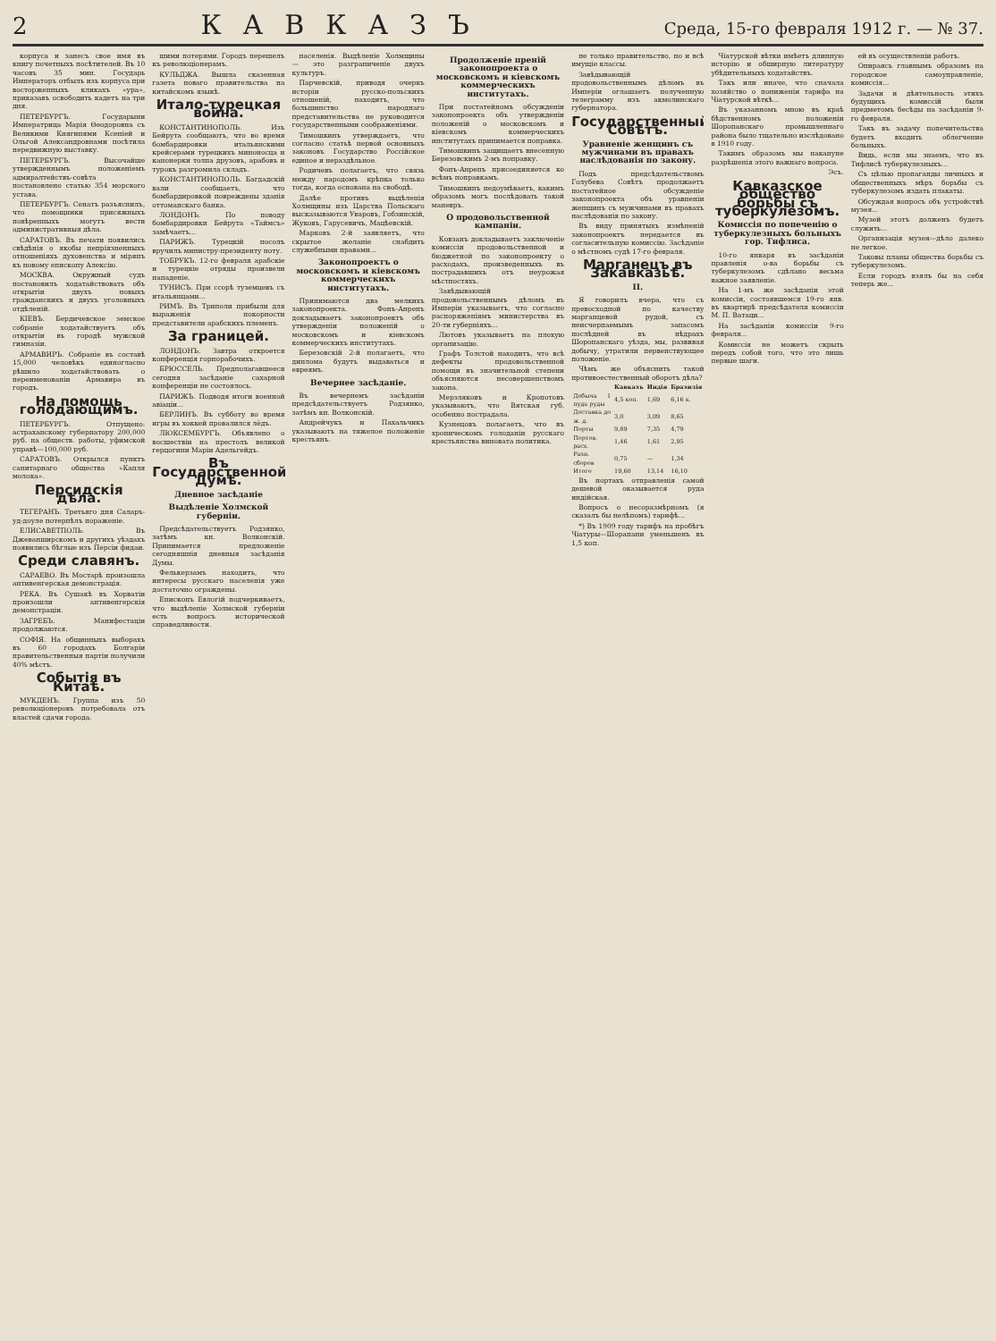2 КАВКАЗЪ Среда, 15-го февраля 1912 г. — № 37.
корпуса и занесъ свое имя въ книгу почетныхъ посѣтителей. Въ 10 часовъ 35 мин. Государь Императоръ отбылъ изъ корпуса при восторженныхъ кликахъ «ура», приказавъ освободить кадетъ на три дня.
ПЕТЕРБУРГЪ. Государыни Императрица Марія Ѳеодоровна съ Великими Княгинями Ксеніей и Ольгой Александровнами посѣтила передвижную выставку.
ПЕТЕРБУРГЪ. Высочайше утвержденнымъ положеніемъ адмиралтействъ-совѣта постановлено статью 354 морского устава.
ПЕТЕРБУРГЪ. Сенатъ разъяснилъ, что помощники присяжныхъ повѣренныхъ могутъ вести административныя дѣла.
САРАТОВЪ. Въ печати появились свѣдѣнія о якобы непріязненныхъ отношеніяхъ духовенства и мірянъ къ новому епископу Алексію.
МОСКВА. Окружный судъ постановилъ ходатайствовать объ открытіи двухъ новыхъ гражданскихъ и двухъ уголовныхъ отдѣленій.
КІЕВЪ. Бердичевское земское собраніе ходатайствуетъ объ открытіи въ городѣ мужской гимназіи.
АРМАВИРЪ. Собраніе въ составѣ 15,000 человѣкъ единогласно рѣшило ходатайствовать о переименованіи Армавира въ городъ.
На помощь голодающимъ.
ПЕТЕРБУРГЪ. Отпущено: астраханскому губернатору 200,000 руб. на обществ. работы, уфимской управѣ—100,000 руб.
САРАТОВЪ. Открылся пунктъ санитарнаго общества «Капля молока».
Персидскія дѣла.
ТЕГЕРАНЪ. Третьяго дня Саларъ-уд-доуле потерпѣлъ пораженіе.
ЕЛИСАВЕТПОЛЬ. Въ Джеванширскомъ и другихъ уѣздахъ появились бѣглые изъ Персіи фидаи.
Среди славянъ.
САРАЕВО. Въ Мостарѣ произошла антивенгерская демонстрація.
РЕКА. Въ Сушакѣ въ Хорватіи произошли антивенгерскія демонстраціи.
ЗАГРЕБЪ. Манифестаціи продолжаются.
СОФІЯ. На общинныхъ выборахъ въ 60 городахъ Болгаріи правительственныя партіи получили 40% мѣстъ.
Событія въ Китаѣ.
МУКДЕНЪ. Группа изъ 50 революціонеровъ потребовала отъ властей сдачи города.
шими потерями. Городъ перешелъ къ революціонерамъ.
КУЛЬДЖА. Вышла сказенная газета новаго правительства на китайскомъ языкѣ.
Итало-турецкая война.
КОНСТАНТИНОПОЛЬ. Изъ Бейрута сообщаютъ, что во время бомбардировки итальянскими крейсерами турецкихъ миноносца и канонерки толпа друзовъ, арабовъ и турокъ разгромила складъ.
КОНСТАНТИНОПОЛЬ. Багдадскій вали сообщаетъ, что бомбардировкой повреждены зданія оттоманскаго банка.
ЛОНДОНЪ. По поводу бомбардировки Бейрута «Таймсъ» замѣчаетъ...
ПАРИЖЪ. Турецкій посолъ вручилъ министру-президенту ноту.
ТОБРУКЪ. 12-го февраля арабскіе и турецкіе отряды произвели нападеніе.
ТУНИСЪ. При ссорѣ туземцевъ съ итальянцами...
РИМЪ. Въ Триполи прибыли для выраженія покорности представители арабскихъ племенъ.
За границей.
ЛОНДОНЪ. Завтра откроется конференція горнорабочихъ.
БРЮССЕЛЬ. Предполагавшееся сегодня засѣданіе сахарной конференціи не состоялось.
ПАРИЖЪ. Подводя итоги военной авіаціи...
БЕРЛИНЪ. Въ субботу во время игры въ хоккей провалился лёдъ.
ЛЮКСЕМБУРГЪ. Объявлено о восшествіи на престолъ великой герцогини Маріи Адельгейдъ.
Въ Государственной Думѣ.
Дневное засѣданіе
Выдѣленіе Холмской губерніи.
Предсѣдательствуетъ Родзянко, затѣмъ кн. Волконскій. Принимается предложеніе сегодняшнія дневныя засѣданія Думы.
Фелькерзамъ находитъ, что интересы русскаго населенія уже достаточно ограждены.
Епископъ Евлогій подчеркиваетъ, что выдѣленіе Холмской губерніи есть вопросъ исторической справедливости.
населенія. Выдѣленіе Холмщины — это разграниченіе двухъ культуръ.
Парчевскій, приводя очеркъ исторіи русско-польскихъ отношеній, находитъ, что большинство народнаго представительства не руководится государственными соображеніями.
Тимошкинъ утверждаетъ, что согласно статьѣ первой основныхъ законовъ Государство Россійское единое и нераздѣльное.
Родичевъ полагаетъ, что связь между народомъ крѣпка только тогда, когда основана на свободѣ.
Далѣе противъ выдѣленія Холмщины изъ Царства Польскаго высказываются Уваровъ, Гобзинскій, Жуковъ, Гарусевичъ, Мацѣевскій.
Марковъ 2-й заявляетъ, что скрытое желаніе снабдить служебными правами...
Законопроектъ о московскомъ и кіевскомъ коммерческихъ институтахъ.
Принимаются два мелкихъ законопроекта. Фонъ-Анрепъ докладываетъ законопроектъ объ утвержденіи положеній о московскомъ и кіевскомъ коммерческихъ институтахъ.
Березовскій 2-й полагаетъ, что диплома будутъ выдаваться и евреямъ.
Вечернее засѣданіе.
Въ вечернемъ засѣданіи предсѣдательствуетъ Родзянко, затѣмъ кн. Волконскій.
Андрейчукъ и Пахальчикъ указываютъ на тяжелое положеніе крестьянъ.
Продолженіе преній законопроекта о московскомъ и кіевскомъ коммерческихъ институтахъ.
При постатейномъ обсужденіи законопроекта объ утвержденіи положеній о московскомъ и кіевскомъ коммерческихъ институтахъ принимается поправка.
Тимошкинъ защищаетъ внесенную Березовскимъ 2-мъ поправку.
Фонъ-Анрепъ присоединяется ко всѣмъ поправкамъ.
Тимошкинъ недоумѣваетъ, какимъ образомъ могъ послѣдовать такой маневръ.
О продовольственной кампаніи.
Ковзанъ докладываетъ заключеніе комиссіи продовольственной и бюджетной по законопроекту о расходахъ, произведенныхъ въ пострадавшихъ отъ неурожая мѣстностяхъ.
Завѣдывающій продовольственнымъ дѣломъ въ Имперіи указываетъ, что согласно распоряженіямъ министерства въ 20-ти губерніяхъ...
Лютовъ указываетъ на плохую организацію.
Графъ Толстой находитъ, что всѣ дефекты продовольственной помощи въ значительной степени объясняются несовершенствомъ закона.
Мерзляковъ и Кропотовъ указываютъ, что Вятская губ. особенно пострадала.
Кузнецовъ полагаетъ, что въ хроническомъ голоданіи русскаго крестьянства виновата политика.
не только правительство, но и всѣ имущіе классы.
Завѣдывающій продовольственнымъ дѣломъ въ Имперіи оглашаетъ полученную телеграмму изъ акмолинскаго губернатора.
Государственный Совѣтъ.
Уравненіе женщинъ съ мужчинами въ правахъ наслѣдованія по закону.
Подъ предсѣдательствомъ Голубева Совѣтъ продолжаетъ постатейное обсужденіе законопроекта объ уравненіи женщинъ съ мужчинами въ правахъ наслѣдованія по закону.
Въ виду принятыхъ измѣненій законопроектъ передается въ согласительную комиссію. Засѣданіе о мѣстномъ судѣ 17-го февраля.
Марганецъ въ Закавказьѣ.
II.
Я говорилъ вчера, что съ превосходной по качеству марганцевой рудой, съ неисчерпаемымъ запасомъ послѣдней въ нѣдрахъ Шоропанскаго уѣзда, мы, развивая добычу, утратили первенствующее положеніе.
Чѣмъ же объяснить такой противоестественный оборотъ дѣла?
| | Кавказъ | Индія | Бразилія |
| --- | --- | --- | --- |
| Добыча 1 пуда руды | 4,5 коп. | 1,69 | 6,16 к. |
| Доставка до ж. д. | 3,0 | 3,09 | 8,65 |
| Порты | 9,89 | 7,35 | 4,79 |
| Портов. расх. | 1,46 | 1,61 | 2,95 |
| Разн. сборов | 0,75 | — | 1,34 |
| Итого | 19,60 | 13,14 | 16,10 |
Въ портахъ отправленія самой дешевой оказывается руда индійская.
Вопросъ о несоразмѣрномъ (я сказалъ бы нелѣпомъ) тарифѣ...
*) Въ 1909 году тарифъ на пробѣгъ Чіатуры—Шорапани уменьшенъ въ 1,5 коп.
Чіатурской вѣтки имѣетъ длинную исторію и обширную литературу убѣдительныхъ ходатайствъ.
Такъ или иначе, что сначала хозяйство о пониженіи тарифа на Чіатурской вѣткѣ...
Въ указанномъ мною въ краѣ бѣдственномъ положеніи Шоропанскаго промышленнаго района было тщательно изслѣдовано в 1910 году.
Такимъ образомъ мы накануне разрѣшенія этого важнаго вопроса.
Эсъ.
Кавказское общество борьбы съ туберкулезомъ.
Комиссія по попеченію о туберкулезныхъ больныхъ гор. Тифлиса.
10-го января въ засѣданіи правленія о-ва борьбы съ туберкулезомъ сдѣлано весьма важное заявленіе.
На 1-мъ же засѣданіи этой комиссіи, состоявшемся 19-го янв. въ квартирѣ предсѣдателя комиссіи М. П. Ватаци...
На засѣданіи комиссіи 9-го февраля...
Комиссія не можетъ скрыть передъ собой того, что это лишь первые шаги.
ей въ осуществленіи работъ.
Опираясь главнымъ образомъ на городское самоуправленіе, комиссія...
Задачи и дѣятельность этихъ будущихъ комиссій были предметомъ бесѣды на засѣданіи 9-го февраля.
Такъ въ задачу попечительства будетъ входить облегчение больныхъ.
Видь, если мы знаемъ, что въ Тифлисѣ туберкулезныхъ...
Съ цѣлью пропаганды личныхъ и общественныхъ мѣръ борьбы съ туберкулезомъ издать плакаты.
Обсуждая вопросъ объ устройствѣ музея...
Музей этотъ долженъ будетъ служить...
Организація музея—дѣло далеко не легкое.
Таковы планы общества борьбы съ туберкулезомъ.
Если городъ взялъ бы на себя теперь же...